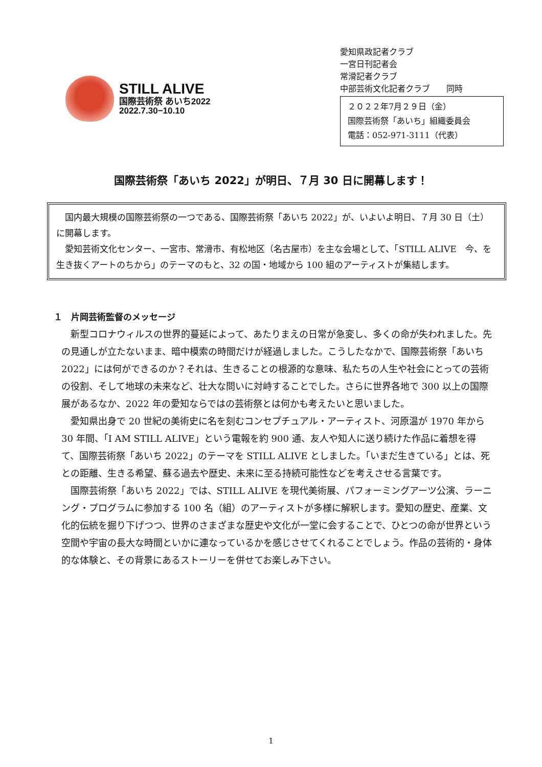STILL ALIVE
国際芸術祭 あいち2022
2022.7.30−10.10
愛知県政記者クラブ
一宮日刊記者会
常滑記者クラブ
中部芸術文化記者クラブ　　同時
２０２２年7月２９日（金）
国際芸術祭「あいち」組織委員会
電話：052-971-3111（代表）
国際芸術祭「あいち 2022」が明日、７月 30 日に開幕します！
　国内最大規模の国際芸術祭の一つである、国際芸術祭「あいち 2022」が、いよいよ明日、７月 30 日（土）に開幕します。
　愛知芸術文化センター、一宮市、常滑市、有松地区（名古屋市）を主な会場として、「STILL ALIVE　今、を生き抜くアートのちから」のテーマのもと、32 の国・地域から 100 組のアーティストが集結します。
１　片岡芸術監督のメッセージ
新型コロナウィルスの世界的蔓延によって、あたりまえの日常が急変し、多くの命が失われました。先の見通しが立たないまま、暗中模索の時間だけが経過しました。こうしたなかで、国際芸術祭「あいち 2022」には何ができるのか？それは、生きることの根源的な意味、私たちの人生や社会にとっての芸術の役割、そして地球の未来など、壮大な問いに対峙することでした。さらに世界各地で 300 以上の国際展があるなか、2022 年の愛知ならではの芸術祭とは何かも考えたいと思いました。
愛知県出身で 20 世紀の美術史に名を刻むコンセプチュアル・アーティスト、河原温が 1970 年から 30 年間、「I AM STILL ALIVE」という電報を約 900 通、友人や知人に送り続けた作品に着想を得て、国際芸術祭「あいち 2022」のテーマを STILL ALIVE としました。「いまだ生きている」とは、死との距離、生きる希望、蘇る過去や歴史、未来に至る持続可能性などを考えさせる言葉です。
国際芸術祭「あいち 2022」では、STILL ALIVE を現代美術展、パフォーミングアーツ公演、ラーニング・プログラムに参加する 100 名（組）のアーティストが多様に解釈します。愛知の歴史、産業、文化的伝統を掘り下げつつ、世界のさまざまな歴史や文化が一堂に会することで、ひとつの命が世界という空間や宇宙の長大な時間といかに連なっているかを感じさせてくれることでしょう。作品の芸術的・身体的な体験と、その背景にあるストーリーを併せてお楽しみ下さい。
1